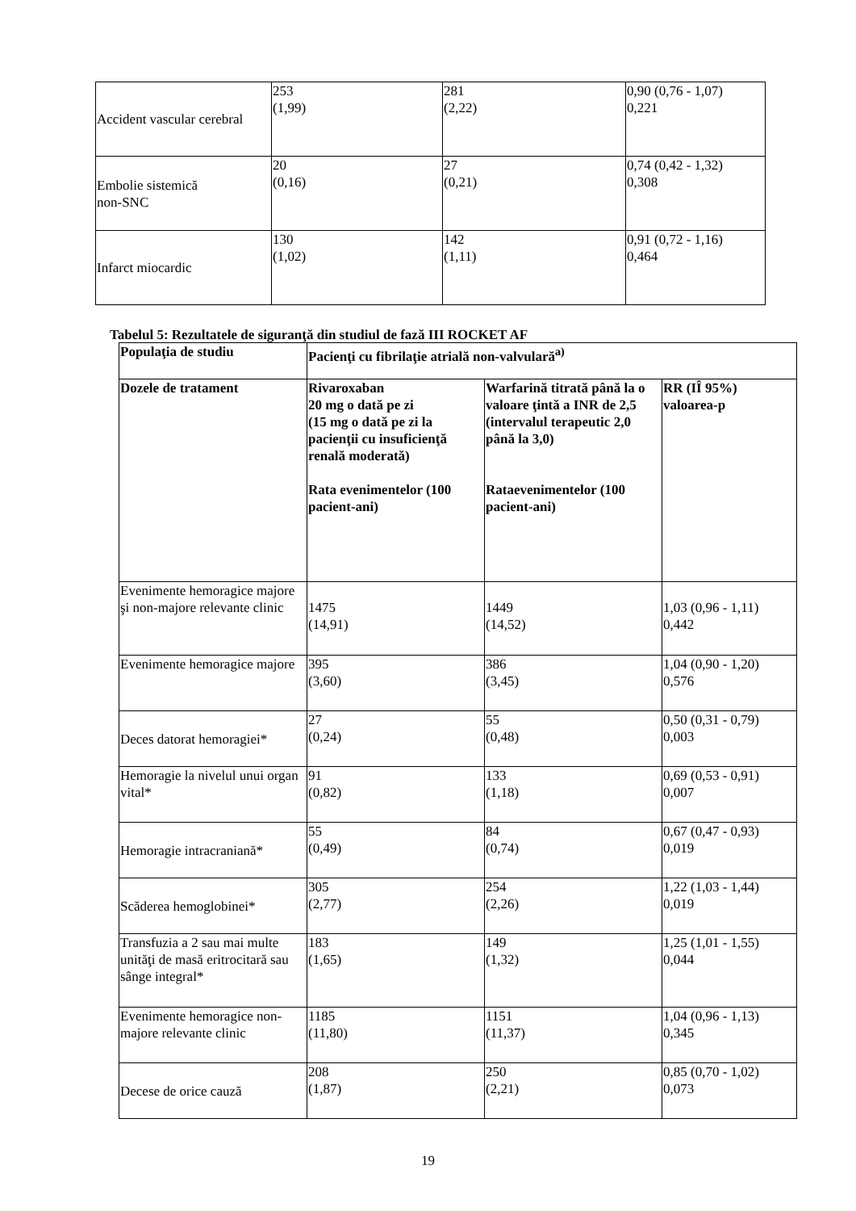| Accident vascular cerebral | 253 (1,99) | 281 (2,22) | 0,90 (0,76 - 1,07) 0,221 |
| Embolie sistemică non-SNC | 20 (0,16) | 27 (0,21) | 0,74 (0,42 - 1,32) 0,308 |
| Infarct miocardic | 130 (1,02) | 142 (1,11) | 0,91 (0,72 - 1,16) 0,464 |
Tabelul 5: Rezultatele de siguranţă din studiul de fază III ROCKET AF
| Populaţia de studiu | Pacienţi cu fibrilaţie atrială non-valvulară<sup>a)</sup> | | |
| --- | --- | --- | --- |
| Dozele de tratament | Rivaroxaban 20 mg o dată pe zi (15 mg o dată pe zi la pacienţii cu insuficienţă renală moderată) Rata evenimentelor (100 pacient-ani) | Warfarină titrată până la o valoare ţintă a INR de 2,5 (intervalul terapeutic 2,0 până la 3,0) Rataevenimentelor (100 pacient-ani) | RR (IÎ 95%) valoarea-p |
| Evenimente hemoragice majore şi non-majore relevante clinic | 1475 (14,91) | 1449 (14,52) | 1,03 (0,96 - 1,11) 0,442 |
| Evenimente hemoragice majore | 395 (3,60) | 386 (3,45) | 1,04 (0,90 - 1,20) 0,576 |
| Deces datorat hemoragiei* | 27 (0,24) | 55 (0,48) | 0,50 (0,31 - 0,79) 0,003 |
| Hemoragie la nivelul unui organ vital* | 91 (0,82) | 133 (1,18) | 0,69 (0,53 - 0,91) 0,007 |
| Hemoragie intracraniană* | 55 (0,49) | 84 (0,74) | 0,67 (0,47 - 0,93) 0,019 |
| Scăderea hemoglobinei* | 305 (2,77) | 254 (2,26) | 1,22 (1,03 - 1,44) 0,019 |
| Transfuzia a 2 sau mai multe unităţi de masă eritrocitară sau sânge integral* | 183 (1,65) | 149 (1,32) | 1,25 (1,01 - 1,55) 0,044 |
| Evenimente hemoragice non-majore relevante clinic | 1185 (11,80) | 1151 (11,37) | 1,04 (0,96 - 1,13) 0,345 |
| Decese de orice cauză | 208 (1,87) | 250 (2,21) | 0,85 (0,70 - 1,02) 0,073 |
19